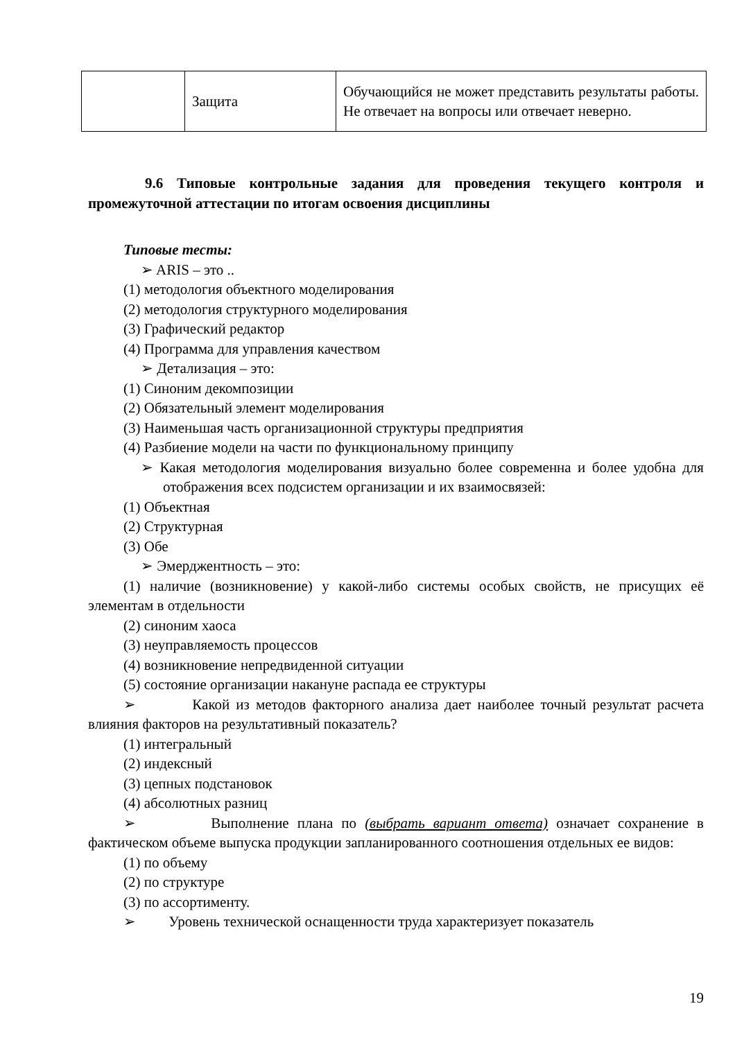| | Защита | Обучающийся не может представить результаты работы. Не отвечает на вопросы или отвечает неверно. |
9.6 Типовые контрольные задания для проведения текущего контроля и промежуточной аттестации по итогам освоения дисциплины
Типовые тесты:
➢ ARIS – это ..
(1) методология объектного моделирования
(2) методология структурного моделирования
(3) Графический редактор
(4) Программа для управления качеством
➢ Детализация – это:
(1) Синоним декомпозиции
(2) Обязательный элемент моделирования
(3) Наименьшая часть организационной структуры предприятия
(4) Разбиение модели на части по функциональному принципу
➢ Какая методология моделирования визуально более современна и более удобна для отображения всех подсистем организации и их взаимосвязей:
(1) Объектная
(2) Структурная
(3) Обе
➢ Эмерджентность – это:
(1) наличие (возникновение) у какой-либо системы особых свойств, не присущих её элементам в отдельности
(2) синоним хаоса
(3) неуправляемость процессов
(4) возникновение непредвиденной ситуации
(5) состояние организации накануне распада ее структуры
➢ Какой из методов факторного анализа дает наиболее точный результат расчета влияния факторов на результативный показатель?
(1) интегральный
(2) индексный
(3) цепных подстановок
(4) абсолютных разниц
➢ Выполнение плана по (выбрать вариант ответа) означает сохранение в фактическом объеме выпуска продукции запланированного соотношения отдельных ее видов:
(1) по объему
(2) по структуре
(3) по ассортименту.
➢ Уровень технической оснащенности труда характеризует показатель
19